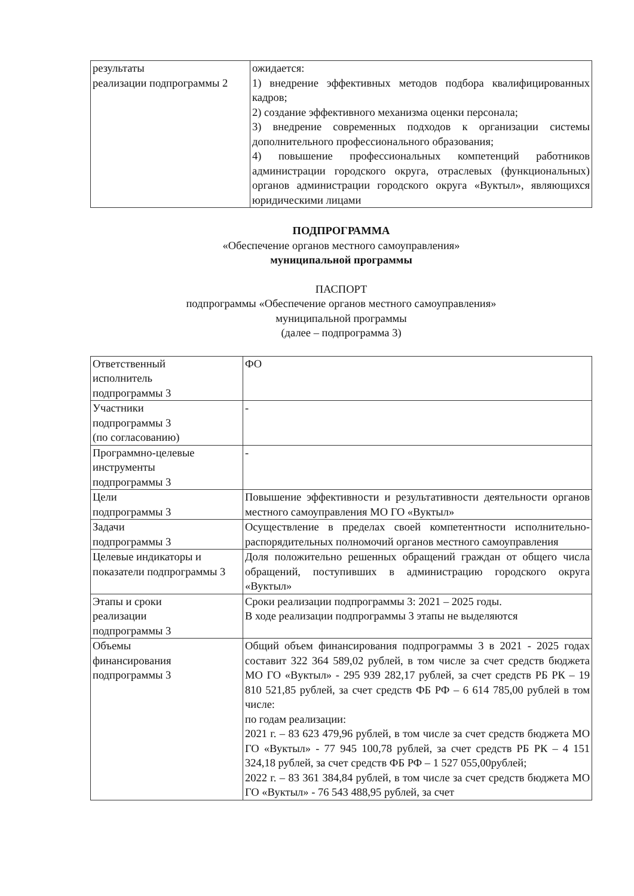| результаты реализации подпрограммы 2 | ожидается: 1) внедрение эффективных методов подбора квалифицированных кадров; 2) создание эффективного механизма оценки персонала; 3) внедрение современных подходов к организации системы дополнительного профессионального образования; 4) повышение профессиональных компетенций работников администрации городского округа, отраслевых (функциональных) органов администрации городского округа «Вуктыл», являющихся юридическими лицами |
ПОДПРОГРАММА
«Обеспечение органов местного самоуправления»
муниципальной программы
ПАСПОРТ
подпрограммы «Обеспечение органов местного самоуправления»
муниципальной программы
(далее – подпрограмма 3)
| Ответственный исполнитель подпрограммы 3 | ФО |
| Участники подпрограммы 3 (по согласованию) | - |
| Программно-целевые инструменты подпрограммы 3 | - |
| Цели подпрограммы 3 | Повышение эффективности и результативности деятельности органов местного самоуправления МО ГО «Вуктыл» |
| Задачи подпрограммы 3 | Осуществление в пределах своей компетентности исполнительно-распорядительных полномочий органов местного самоуправления |
| Целевые индикаторы и показатели подпрограммы 3 | Доля положительно решенных обращений граждан от общего числа обращений, поступивших в администрацию городского округа «Вуктыл» |
| Этапы и сроки реализации подпрограммы 3 | Сроки реализации подпрограммы 3: 2021 – 2025 годы. В ходе реализации подпрограммы 3 этапы не выделяются |
| Объемы финансирования подпрограммы 3 | Общий объем финансирования подпрограммы 3 в 2021 - 2025 годах составит 322 364 589,02 рублей, в том числе за счет средств бюджета МО ГО «Вуктыл» - 295 939 282,17 рублей, за счет средств РБ РК – 19 810 521,85 рублей, за счет средств ФБ РФ – 6 614 785,00 рублей в том числе: по годам реализации: 2021 г. – 83 623 479,96 рублей, в том числе за счет средств бюджета МО ГО «Вуктыл» - 77 945 100,78 рублей, за счет средств РБ РК – 4 151 324,18 рублей, за счет средств ФБ РФ – 1 527 055,00рублей; 2022 г. – 83 361 384,84 рублей, в том числе за счет средств бюджета МО ГО «Вуктыл» - 76 543 488,95 рублей, за счет |